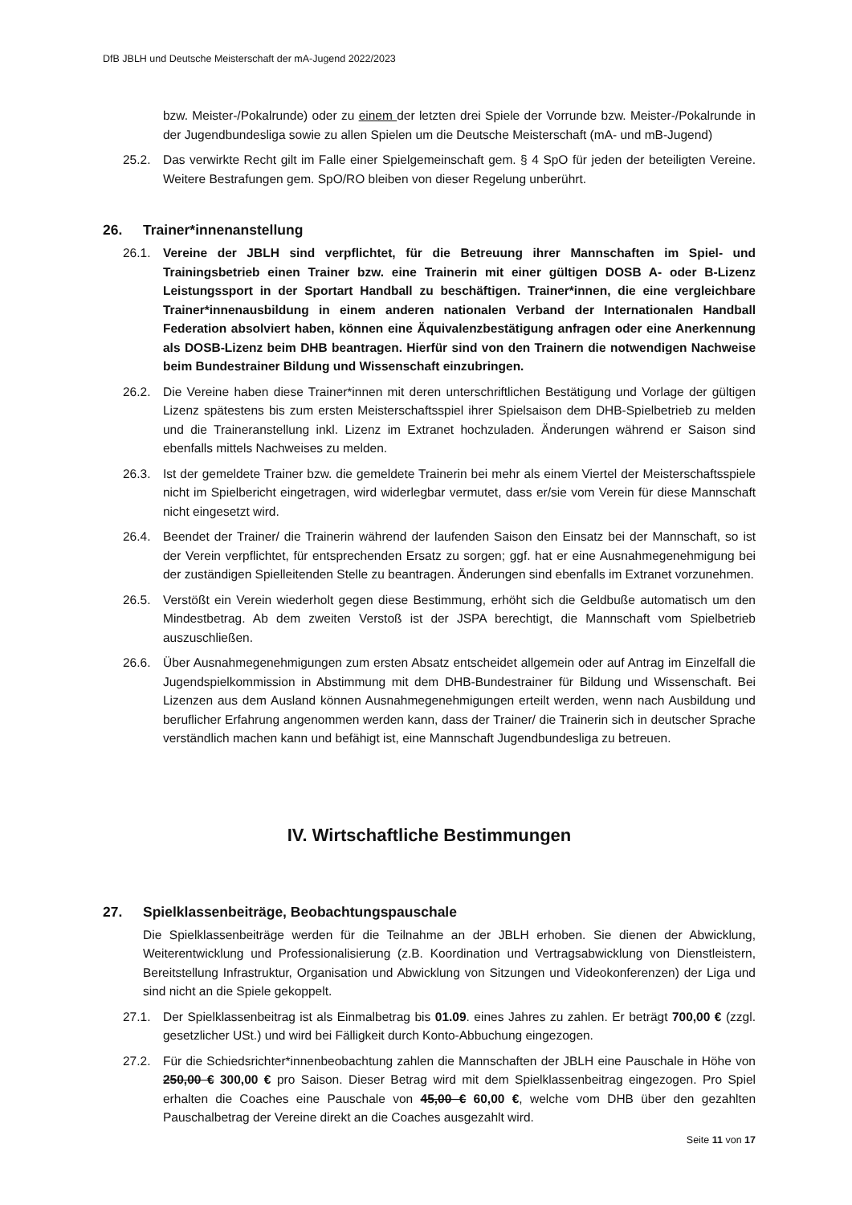DfB JBLH und Deutsche Meisterschaft der mA-Jugend 2022/2023
bzw. Meister-/Pokalrunde) oder zu einem der letzten drei Spiele der Vorrunde bzw. Meister-/Pokalrunde in der Jugendbundesliga sowie zu allen Spielen um die Deutsche Meisterschaft (mA- und mB-Jugend)
25.2. Das verwirkte Recht gilt im Falle einer Spielgemeinschaft gem. § 4 SpO für jeden der beteiligten Vereine. Weitere Bestrafungen gem. SpO/RO bleiben von dieser Regelung unberührt.
26. Trainer*innenanstellung
26.1. Vereine der JBLH sind verpflichtet, für die Betreuung ihrer Mannschaften im Spiel- und Trainingsbetrieb einen Trainer bzw. eine Trainerin mit einer gültigen DOSB A- oder B-Lizenz Leistungssport in der Sportart Handball zu beschäftigen. Trainer*innen, die eine vergleichbare Trainer*innenausbildung in einem anderen nationalen Verband der Internationalen Handball Federation absolviert haben, können eine Äquivalenzbestätigung anfragen oder eine Anerkennung als DOSB-Lizenz beim DHB beantragen. Hierfür sind von den Trainern die notwendigen Nachweise beim Bundestrainer Bildung und Wissenschaft einzubringen.
26.2. Die Vereine haben diese Trainer*innen mit deren unterschriftlichen Bestätigung und Vorlage der gültigen Lizenz spätestens bis zum ersten Meisterschaftsspiel ihrer Spielsaison dem DHB-Spielbetrieb zu melden und die Traineranstellung inkl. Lizenz im Extranet hochzuladen. Änderungen während er Saison sind ebenfalls mittels Nachweises zu melden.
26.3. Ist der gemeldete Trainer bzw. die gemeldete Trainerin bei mehr als einem Viertel der Meisterschaftsspiele nicht im Spielbericht eingetragen, wird widerlegbar vermutet, dass er/sie vom Verein für diese Mannschaft nicht eingesetzt wird.
26.4. Beendet der Trainer/ die Trainerin während der laufenden Saison den Einsatz bei der Mannschaft, so ist der Verein verpflichtet, für entsprechenden Ersatz zu sorgen; ggf. hat er eine Ausnahmegenehmigung bei der zuständigen Spielleitenden Stelle zu beantragen. Änderungen sind ebenfalls im Extranet vorzunehmen.
26.5. Verstößt ein Verein wiederholt gegen diese Bestimmung, erhöht sich die Geldbuße automatisch um den Mindestbetrag. Ab dem zweiten Verstoß ist der JSPA berechtigt, die Mannschaft vom Spielbetrieb auszuschließen.
26.6. Über Ausnahmegenehmigungen zum ersten Absatz entscheidet allgemein oder auf Antrag im Einzelfall die Jugendspielkommission in Abstimmung mit dem DHB-Bundestrainer für Bildung und Wissenschaft. Bei Lizenzen aus dem Ausland können Ausnahmegenehmigungen erteilt werden, wenn nach Ausbildung und beruflicher Erfahrung angenommen werden kann, dass der Trainer/ die Trainerin sich in deutscher Sprache verständlich machen kann und befähigt ist, eine Mannschaft Jugendbundesliga zu betreuen.
IV. Wirtschaftliche Bestimmungen
27. Spielklassenbeiträge, Beobachtungspauschale
Die Spielklassenbeiträge werden für die Teilnahme an der JBLH erhoben. Sie dienen der Abwicklung, Weiterentwicklung und Professionalisierung (z.B. Koordination und Vertragsabwicklung von Dienstleistern, Bereitstellung Infrastruktur, Organisation und Abwicklung von Sitzungen und Videokonferenzen) der Liga und sind nicht an die Spiele gekoppelt.
27.1. Der Spielklassenbeitrag ist als Einmalbetrag bis 01.09. eines Jahres zu zahlen. Er beträgt 700,00 € (zzgl. gesetzlicher USt.) und wird bei Fälligkeit durch Konto-Abbuchung eingezogen.
27.2. Für die Schiedsrichter*innenbeobachtung zahlen die Mannschaften der JBLH eine Pauschale in Höhe von 250,00 € 300,00 € pro Saison. Dieser Betrag wird mit dem Spielklassenbeitrag eingezogen. Pro Spiel erhalten die Coaches eine Pauschale von 45,00 € 60,00 €, welche vom DHB über den gezahlten Pauschalbetrag der Vereine direkt an die Coaches ausgezahlt wird.
Seite 11 von 17